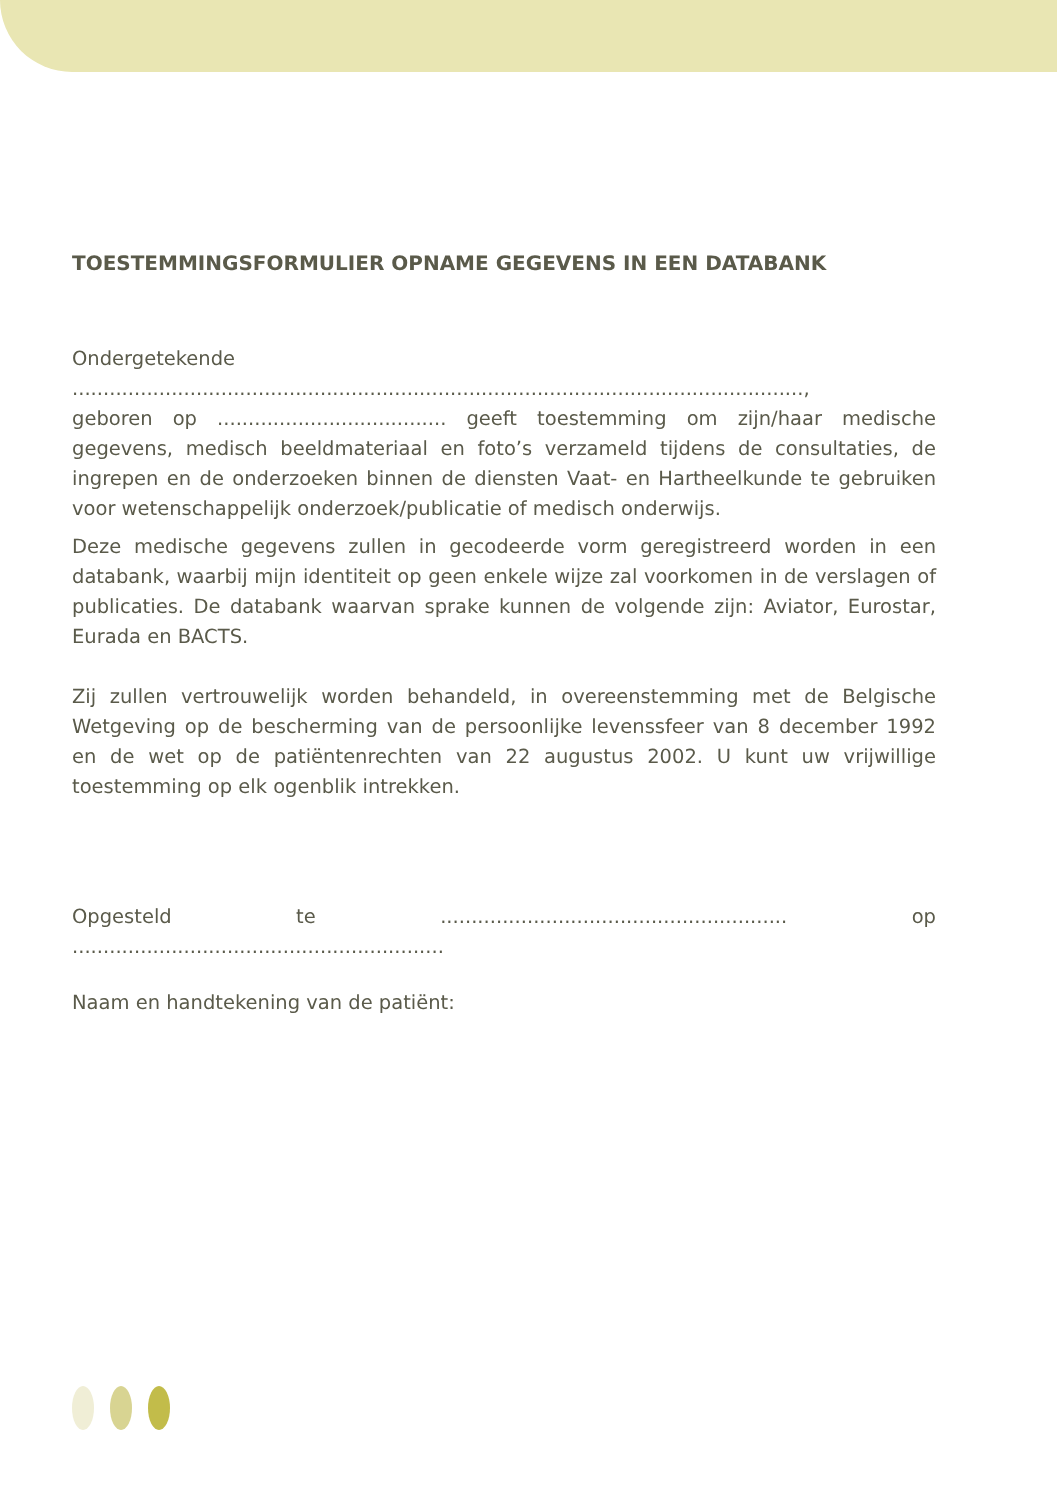TOESTEMMINGSFORMULIER OPNAME GEGEVENS IN EEN DATABANK
Ondergetekende ......................................................................................................................,
geboren op ..................................... geeft toestemming om zijn/haar medische gegevens, medisch beeldmateriaal en foto’s verzameld tijdens de consultaties, de ingrepen en de onderzoeken binnen de diensten Vaat- en Hartheelkunde te gebruiken voor wetenschappelijk onderzoek/publicatie of medisch onderwijs.
Deze medische gegevens zullen in gecodeerde vorm geregistreerd worden in een databank, waarbij mijn identiteit op geen enkele wijze zal voorkomen in de verslagen of publicaties. De databank waarvan sprake kunnen de volgende zijn: Aviator, Eurostar, Eurada en BACTS.
Zij zullen vertrouwelijk worden behandeld, in overeenstemming met de Belgische Wetgeving op de bescherming van de persoonlijke levenssfeer van 8 december 1992 en de wet op de patiëntenrechten van 22 augustus 2002. U kunt uw vrijwillige toestemming op elk ogenblik intrekken.
Opgesteld te ........................................................ op ............................................................
Naam en handtekening van de patiënt: